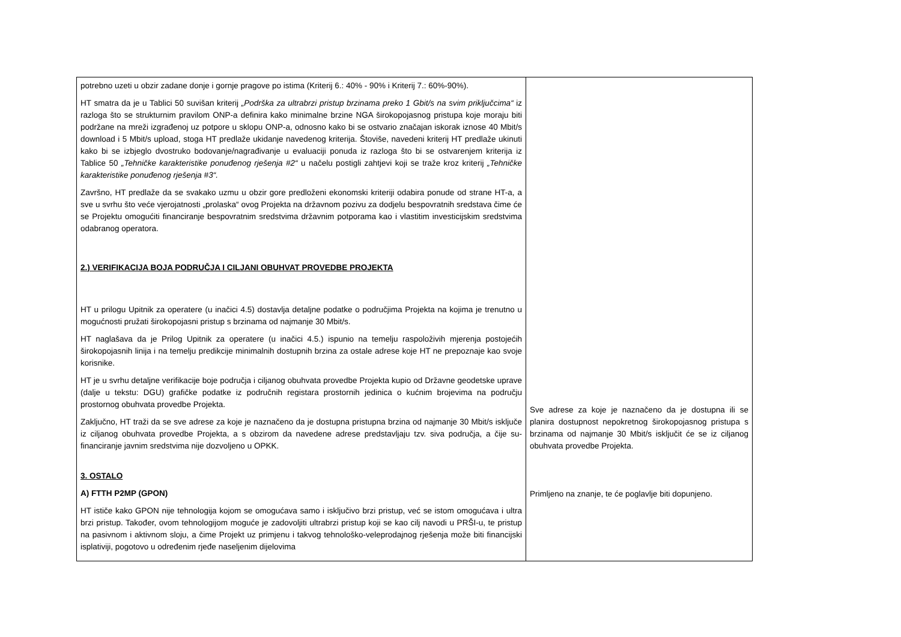| potrebno uzeti u obzir zadane donje i gornje pragove po istima (Kriterij 6.: 40% - 90% i Kriterij 7.: 60%-90%). HT smatra da je u Tablici 50 suvišan kriterij „Podrška za ultrabrzi pristup brzinama preko 1 Gbit/s na svim priključcima“ iz razloga što se strukturnim pravilom ONP-a definira kako minimalne brzine NGA širokopojasnog pristupa koje moraju biti podržane na mreži izgrađenoj uz potpore u sklopu ONP-a, odnosno kako bi se ostvario značajan iskorak iznose 40 Mbit/s download i 5 Mbit/s upload, stoga HT predlaže ukidanje navedenog kriterija. Štoviše, navedeni kriterij HT predlaže ukinuti kako bi se izbjeglo dvostruko bodovanje/nagrađivanje u evaluaciji ponuda iz razloga što bi se ostvarenjem kriterija iz Tablice 50 „Tehničke karakteristike ponuđenog rješenja #2“ u načelu postigli zahtjevi koji se traže kroz kriterij „Tehničke karakteristike ponuđenog rješenja #3“. Završno, HT predlaže da se svakako uzmu u obzir gore predloženi ekonomski kriteriji odabira ponude od strane HT-a, a sve u svrhu što veće vjerojatnosti „prolaska“ ovog Projekta na državnom pozivu za dodjelu bespovratnih sredstava čime će se Projektu omogućiti financiranje bespovratnim sredstvima državnim potporama kao i vlastitim investicijskim sredstvima odabranog operatora. 2.) VERIFIKACIJA BOJA PODRUČJA I CILJANI OBUHVAT PROVEDBE PROJEKTA HT u prilogu Upitnik za operatere (u inačici 4.5) dostavlja detaljne podatke o područjima Projekta na kojima je trenutno u mogućnosti pružati širokopojasni pristup s brzinama od najmanje 30 Mbit/s. HT naglašava da je Prilog Upitnik za operatere (u inačici 4.5.) ispunio na temelju raspoloživih mjerenja postojećih širokopojasnih linija i na temelju predikcije minimalnih dostupnih brzina za ostale adrese koje HT ne prepoznaje kao svoje korisnike. HT je u svrhu detaljne verifikacije boje područja i ciljanog obuhvata provedbe Projekta kupio od Državne geodetske uprave (dalje u tekstu: DGU) grafičke podatke iz područnih registara prostornih jedinica o kućnim brojevima na području prostornog obuhvata provedbe Projekta. Zaključno, HT traži da se sve adrese za koje je naznačeno da je dostupna pristupna brzina od najmanje 30 Mbit/s isključe iz ciljanog obuhvata provedbe Projekta, a s obzirom da navedene adrese predstavljaju tzv. siva područja, a čije su-financiranje javnim sredstvima nije dozvoljeno u OPKK. 3. OSTALO A) FTTH P2MP (GPON) HT ističe kako GPON nije tehnologija kojom se omogućava samo i isključivo brzi pristup, već se istom omogućava i ultra brzi pristup. Također, ovom tehnologijom moguće je zadovoljiti ultrabrzi pristup koji se kao cilj navodi u PRŠI-u, te pristup na pasivnom i aktivnom sloju, a čime Projekt uz primjenu i takvog tehnološko-veleprodajnog rješenja može biti financijski isplativiji, pogotovo u određenim rjeđe naseljenim dijelovima | Sve adrese za koje je naznačeno da je dostupna ili se planira dostupnost nepokretnog širokopojasnog pristupa s brzinama od najmanje 30 Mbit/s isključit će se iz ciljanog obuhvata provedbe Projekta. Primljeno na znanje, te će poglavlje biti dopunjeno. |